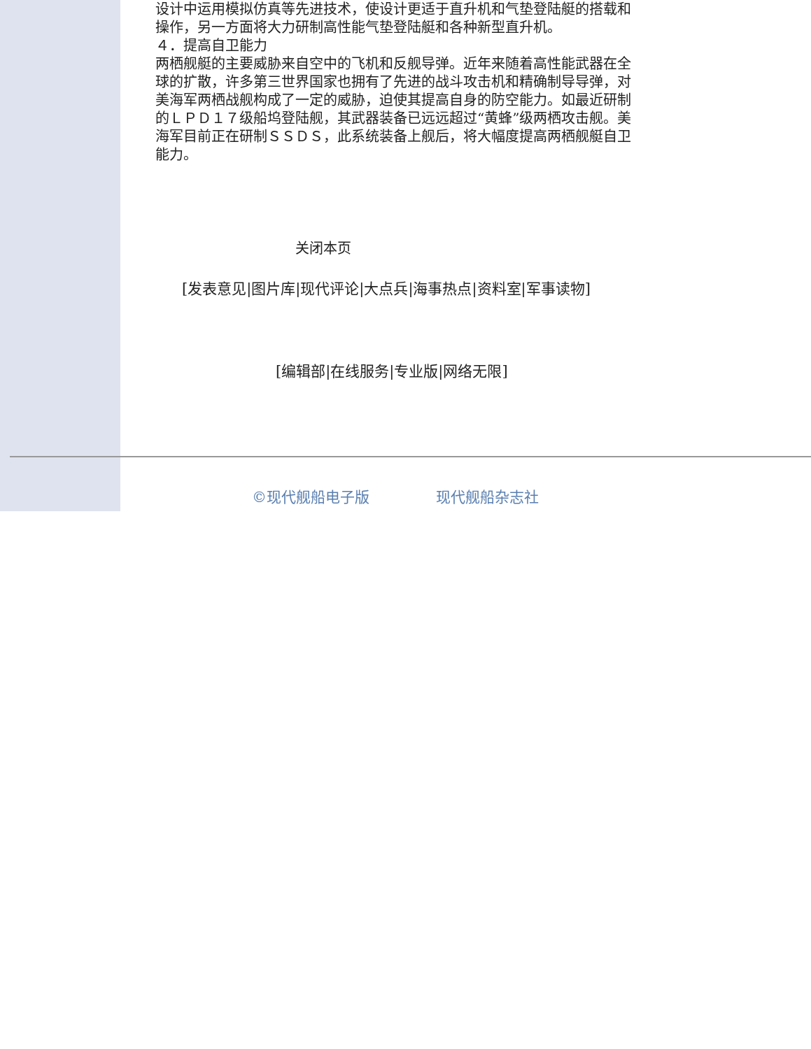设计中运用模拟仿真等先进技术，使设计更适于直升机和气垫登陆艇的搭载和操作，另一方面将大力研制高性能气垫登陆艇和各种新型直升机。
４．提高自卫能力
两栖舰艇的主要威胁来自空中的飞机和反舰导弹。近年来随着高性能武器在全球的扩散，许多第三世界国家也拥有了先进的战斗攻击机和精确制导导弹，对美海军两栖战舰构成了一定的威胁，迫使其提高自身的防空能力。如最近研制的ＬＰＤ１７级船坞登陆舰，其武器装备已远远超过“黄蜂”级两栖攻击舰。美海军目前正在研制ＳＳＤＳ，此系统装备上舰后，将大幅度提高两栖舰艇自卫能力。
关闭本页
[发表意见|图片库|现代评论|大点兵|海事热点|资料室|军事读物]
[编辑部|在线服务|专业版|网络无限]
©现代舰船电子版 现代舰船杂志社